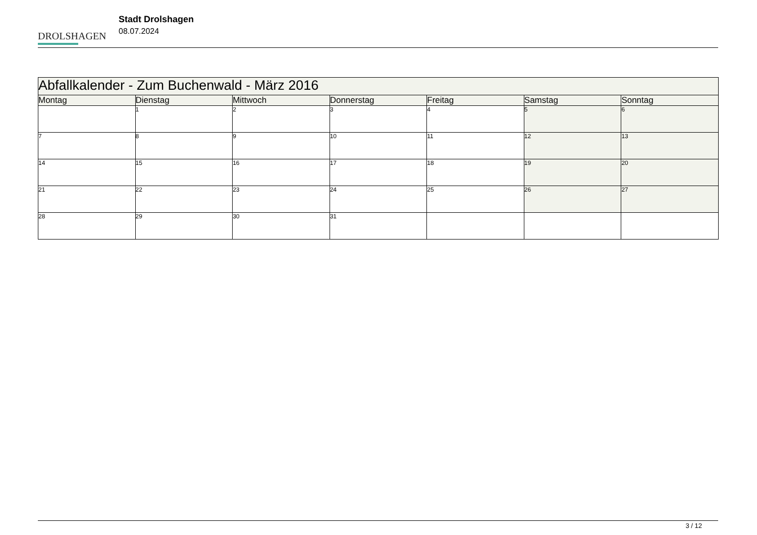DROLSHAGEN
Stadt Drolshagen
08.07.2024
| Abfallkalender - Zum Buchenwald - März 2016 | | | | | | |
| --- | --- | --- | --- | --- | --- | --- |
| Montag | Dienstag | Mittwoch | Donnerstag | Freitag | Samstag | Sonntag |
| | 1 | 2 | 3 | 4 | 5 | 6 |
| 7 | 8 | 9 | 10 | 11 | 12 | 13 |
| 14 | 15 | 16 | 17 | 18 | 19 | 20 |
| 21 | 22 | 23 | 24 | 25 | 26 | 27 |
| 28 | 29 | 30 | 31 | | | |
3 / 12